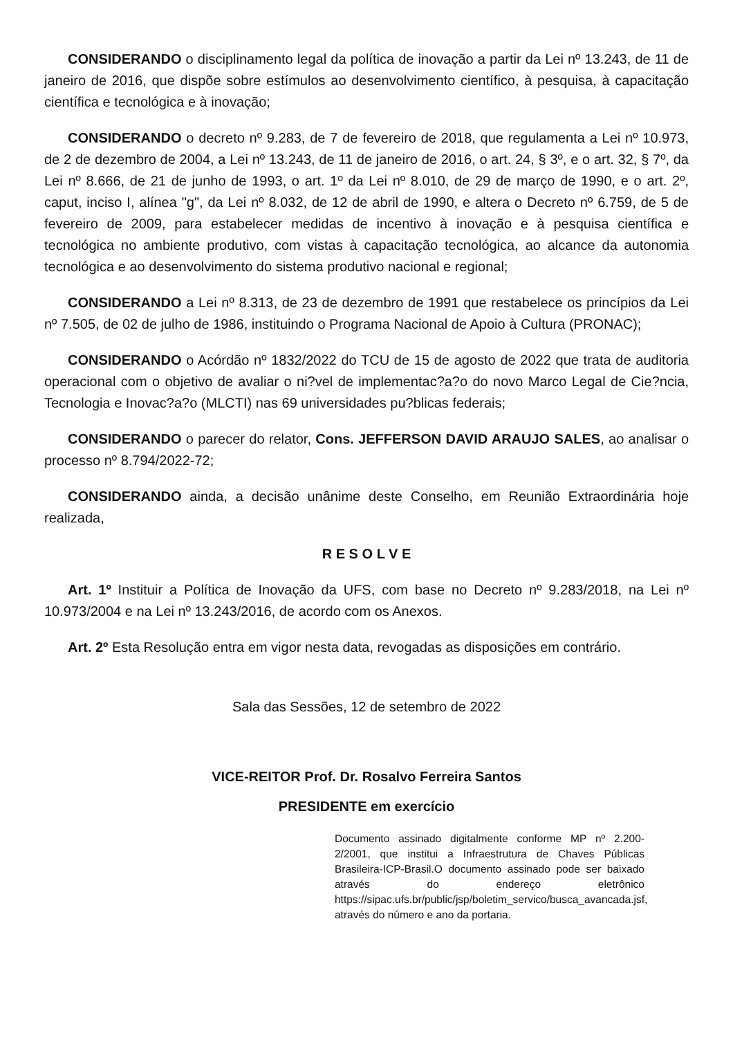CONSIDERANDO o disciplinamento legal da política de inovação a partir da Lei nº 13.243, de 11 de janeiro de 2016, que dispõe sobre estímulos ao desenvolvimento científico, à pesquisa, à capacitação científica e tecnológica e à inovação;
CONSIDERANDO o decreto nº 9.283, de 7 de fevereiro de 2018, que regulamenta a Lei nº 10.973, de 2 de dezembro de 2004, a Lei nº 13.243, de 11 de janeiro de 2016, o art. 24, § 3º, e o art. 32, § 7º, da Lei nº 8.666, de 21 de junho de 1993, o art. 1º da Lei nº 8.010, de 29 de março de 1990, e o art. 2º, caput, inciso I, alínea "g", da Lei nº 8.032, de 12 de abril de 1990, e altera o Decreto nº 6.759, de 5 de fevereiro de 2009, para estabelecer medidas de incentivo à inovação e à pesquisa científica e tecnológica no ambiente produtivo, com vistas à capacitação tecnológica, ao alcance da autonomia tecnológica e ao desenvolvimento do sistema produtivo nacional e regional;
CONSIDERANDO a Lei nº 8.313, de 23 de dezembro de 1991 que restabelece os princípios da Lei nº 7.505, de 02 de julho de 1986, instituindo o Programa Nacional de Apoio à Cultura (PRONAC);
CONSIDERANDO o Acórdão nº 1832/2022 do TCU de 15 de agosto de 2022 que trata de auditoria operacional com o objetivo de avaliar o ni?vel de implementac?a?o do novo Marco Legal de Cie?ncia, Tecnologia e Inovac?a?o (MLCTI) nas 69 universidades pu?blicas federais;
CONSIDERANDO o parecer do relator, Cons. JEFFERSON DAVID ARAUJO SALES, ao analisar o processo nº 8.794/2022-72;
CONSIDERANDO ainda, a decisão unânime deste Conselho, em Reunião Extraordinária hoje realizada,
R E S O L V E
Art. 1º Instituir a Política de Inovação da UFS, com base no Decreto nº 9.283/2018, na Lei nº 10.973/2004 e na Lei nº 13.243/2016, de acordo com os Anexos.
Art. 2º Esta Resolução entra em vigor nesta data, revogadas as disposições em contrário.
Sala das Sessões, 12 de setembro de 2022
VICE-REITOR Prof. Dr. Rosalvo Ferreira Santos
PRESIDENTE em exercício
Documento assinado digitalmente conforme MP nº 2.200-2/2001, que institui a Infraestrutura de Chaves Públicas Brasileira-ICP-Brasil.O documento assinado pode ser baixado através do endereço eletrônico https://sipac.ufs.br/public/jsp/boletim_servico/busca_avancada.jsf, através do número e ano da portaria.